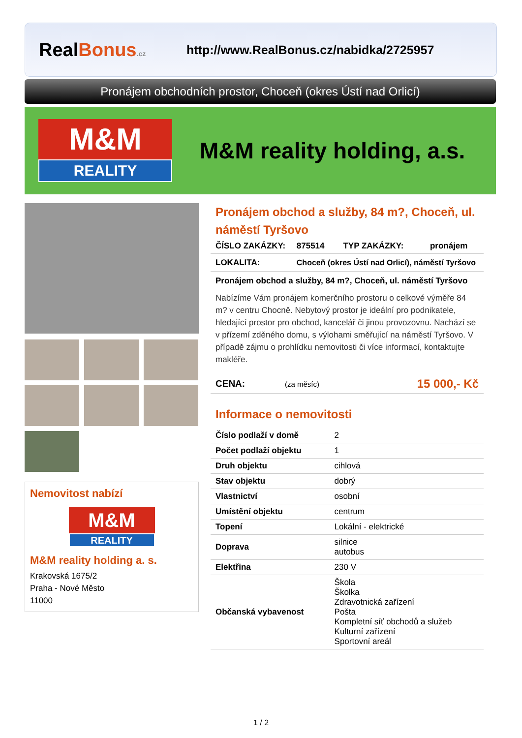RealBonus.cz
http://www.RealBonus.cz/nabidka/2725957
Pronájem obchodních prostor, Choceň (okres Ústí nad Orlicí)
M&M
REALITY
M&M reality holding, a.s.
Nemovitost nabízí
M&M
REALITY
M&M reality holding a. s.
Krakovská 1675/2
Praha - Nové Město
11000
Pronájem obchod a služby, 84 m?, Choceň, ul. náměstí Tyršovo
| ČÍSLO ZAKÁZKY: | 875514 | TYP ZAKÁZKY: | pronájem |
| LOKALITA: | Choceň (okres Ústí nad Orlicí), náměstí Tyršovo | | |
Pronájem obchod a služby, 84 m?, Choceň, ul. náměstí Tyršovo
Nabízíme Vám pronájem komerčního prostoru o celkové výměře 84 m? v centru Chocně. Nebytový prostor je ideální pro podnikatele, hledající prostor pro obchod, kancelář či jinou provozovnu. Nachází se v přízemí zděného domu, s výlohami směřující na náměstí Tyršovo. V případě zájmu o prohlídku nemovitosti či více informací, kontaktujte makléře.
| CENA: | (za měsíc) | 15 000,- Kč |
Informace o nemovitosti
| Číslo podlaží v domě | 2 |
| Počet podlaží objektu | 1 |
| Druh objektu | cihlová |
| Stav objektu | dobrý |
| Vlastnictví | osobní |
| Umístění objektu | centrum |
| Topení | Lokální - elektrické |
| Doprava | silnice autobus |
| Elektřina | 230 V |
| Občanská vybavenost | Škola Školka Zdravotnická zařízení Pošta Kompletní síť obchodů a služeb Kulturní zařízení Sportovní areál |
1 / 2